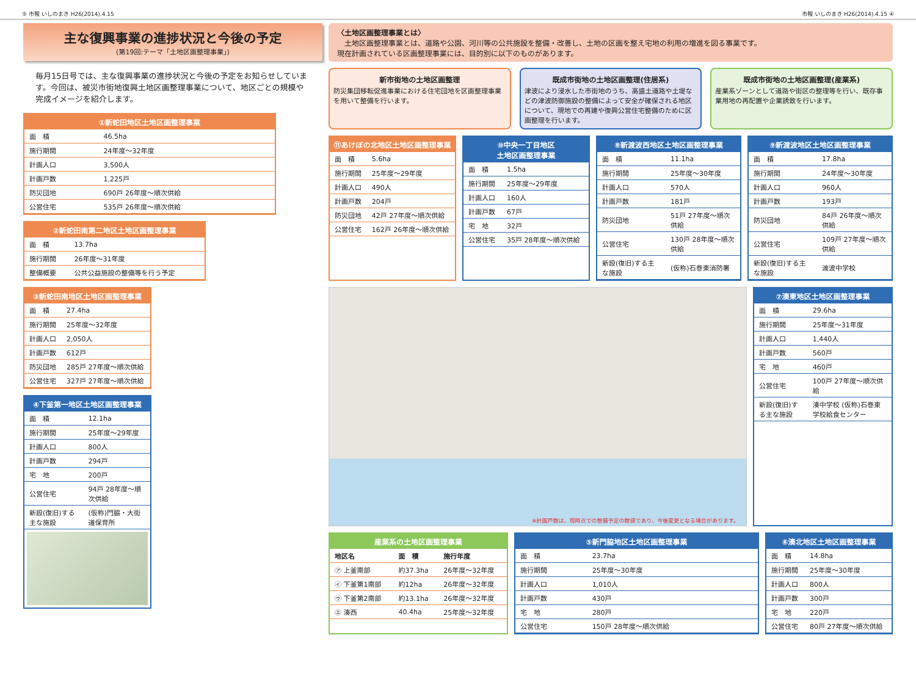⑤ 市報 いしのまき H26(2014).4.15 市報 いしのまき H26(2014).4.15 ④
主な復興事業の進捗状況と今後の予定
(第19回:テーマ「土地区画整理事業」)
毎月15日号では、主な復興事業の進捗状況と今後の予定をお知らせしています。今回は、被災市街地復興土地区画整理事業について、地区ごとの規模や完成イメージを紹介します。
①新蛇田地区土地区画整理事業
| 面 積 | 46.5ha |
| 施行期間 | 24年度～32年度 |
| 計画人口 | 3,500人 |
| 計画戸数 | 1,225戸 |
| 防災団地 | 690戸 26年度～順次供給 |
| 公営住宅 | 535戸 26年度～順次供給 |
②新蛇田南第二地区土地区画整理事業
| 面 積 | 13.7ha |
| 施行期間 | 26年度～31年度 |
| 整備概要 | 公共公益施設の整備等を行う予定 |
③新蛇田南地区土地区画整理事業
| 面 積 | 27.4ha |
| 施行期間 | 25年度～32年度 |
| 計画人口 | 2,050人 |
| 計画戸数 | 612戸 |
| 防災団地 | 285戸 27年度～順次供給 |
| 公営住宅 | 327戸 27年度～順次供給 |
④下釜第一地区土地区画整理事業
| 面 積 | 12.1ha |
| 施行期間 | 25年度～29年度 |
| 計画人口 | 800人 |
| 計画戸数 | 294戸 |
| 宅 地 | 200戸 |
| 公営住宅 | 94戸 28年度～順次供給 |
| 新設(復旧)する主な施設 | (仮称)門脇・大街道保育所 |
〈土地区画整理事業とは〉
　土地区画整理事業とは、道路や公園、河川等の公共施設を整備・改善し、土地の区画を整え宅地の利用の増進を図る事業です。
現在計画されている区画整理事業には、目的別に以下のものがあります。
新市街地の土地区画整理
防災集団移転促進事業における住宅団地を区画整理事業を用いて整備を行います。
既成市街地の土地区画整理(住居系)
津波により浸水した市街地のうち、高盛土道路や土堤などの津波防御施設の整備によって安全が確保される地区について、現地での再建や復興公営住宅整備のために区画整理を行います。
既成市街地の土地区画整理(産業系)
産業系ゾーンとして道路や街区の整理等を行い、既存事業用地の再配置や企業誘致を行います。
⑪あけぼの北地区土地区画整理事業
| 面 積 | 5.6ha |
| 施行期間 | 25年度～29年度 |
| 計画人口 | 490人 |
| 計画戸数 | 204戸 |
| 防災団地 | 42戸 27年度～順次供給 |
| 公営住宅 | 162戸 26年度～順次供給 |
⑩中央一丁目地区
土地区画整理事業
| 面 積 | 1.5ha |
| 施行期間 | 25年度～29年度 |
| 計画人口 | 160人 |
| 計画戸数 | 67戸 |
| 宅 地 | 32戸 |
| 公営住宅 | 35戸 28年度～順次供給 |
⑧新渡波西地区土地区画整理事業
| 面 積 | 11.1ha |
| 施行期間 | 25年度～30年度 |
| 計画人口 | 570人 |
| 計画戸数 | 181戸 |
| 防災団地 | 51戸 27年度～順次供給 |
| 公営住宅 | 130戸 28年度～順次供給 |
| 新設(復旧)する主な施設 | (仮称)石巻東消防署 |
⑨新渡波地区土地区画整理事業
| 面 積 | 17.8ha |
| 施行期間 | 24年度～30年度 |
| 計画人口 | 960人 |
| 計画戸数 | 193戸 |
| 防災団地 | 84戸 26年度～順次供給 |
| 公営住宅 | 109戸 27年度～順次供給 |
| 新設(復旧)する主な施設 | 渡波中学校 |
※計画戸数は、現時点での整備予定の数値であり、今後変更となる場合があります。
⑦湊東地区土地区画整理事業
| 面 積 | 29.6ha |
| 施行期間 | 25年度～31年度 |
| 計画人口 | 1,440人 |
| 計画戸数 | 560戸 |
| 宅 地 | 460戸 |
| 公営住宅 | 100戸 27年度～順次供給 |
| 新設(復旧)する主な施設 | 湊中学校 (仮称)石巻東学校給食センター |
産業系の土地区画整理事業
| 地区名 | 面 積 | 施行年度 |
| --- | --- | --- |
| ㋐ 上釜南部 | 約37.3ha | 26年度～32年度 |
| ㋑ 下釜第1南部 | 約12ha | 26年度～32年度 |
| ㋒ 下釜第2南部 | 約13.1ha | 26年度～32年度 |
| ㋓ 湊西 | 40.4ha | 25年度～32年度 |
⑤新門脇地区土地区画整理事業
| 面 積 | 23.7ha |
| 施行期間 | 25年度～30年度 |
| 計画人口 | 1,010人 |
| 計画戸数 | 430戸 |
| 宅 地 | 280戸 |
| 公営住宅 | 150戸 28年度～順次供給 |
⑥湊北地区土地区画整理事業
| 面 積 | 14.8ha |
| 施行期間 | 25年度～30年度 |
| 計画人口 | 800人 |
| 計画戸数 | 300戸 |
| 宅 地 | 220戸 |
| 公営住宅 | 80戸 27年度～順次供給 |